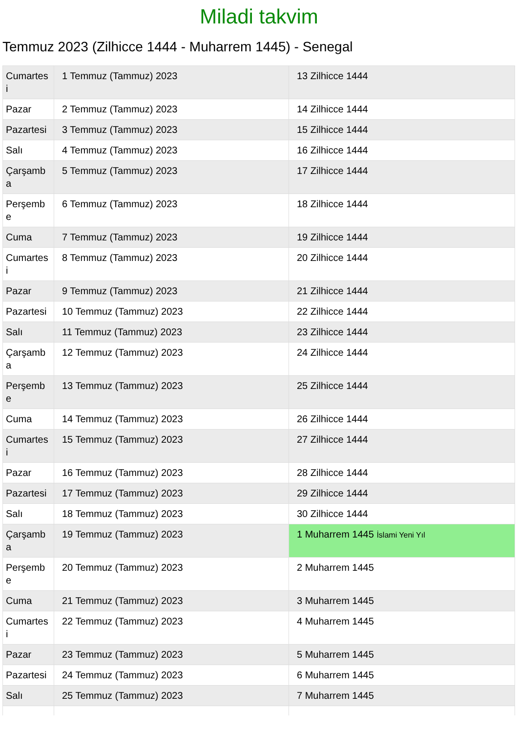Miladi takvim
Temmuz 2023 (Zilhicce 1444 - Muharrem 1445) - Senegal
| Cumartes i | 1 Temmuz (Tammuz) 2023 | 13 Zilhicce 1444 |
| Pazar | 2 Temmuz (Tammuz) 2023 | 14 Zilhicce 1444 |
| Pazartesi | 3 Temmuz (Tammuz) 2023 | 15 Zilhicce 1444 |
| Salı | 4 Temmuz (Tammuz) 2023 | 16 Zilhicce 1444 |
| Çarşamb a | 5 Temmuz (Tammuz) 2023 | 17 Zilhicce 1444 |
| Perşemb e | 6 Temmuz (Tammuz) 2023 | 18 Zilhicce 1444 |
| Cuma | 7 Temmuz (Tammuz) 2023 | 19 Zilhicce 1444 |
| Cumartes i | 8 Temmuz (Tammuz) 2023 | 20 Zilhicce 1444 |
| Pazar | 9 Temmuz (Tammuz) 2023 | 21 Zilhicce 1444 |
| Pazartesi | 10 Temmuz (Tammuz) 2023 | 22 Zilhicce 1444 |
| Salı | 11 Temmuz (Tammuz) 2023 | 23 Zilhicce 1444 |
| Çarşamb a | 12 Temmuz (Tammuz) 2023 | 24 Zilhicce 1444 |
| Perşemb e | 13 Temmuz (Tammuz) 2023 | 25 Zilhicce 1444 |
| Cuma | 14 Temmuz (Tammuz) 2023 | 26 Zilhicce 1444 |
| Cumartes i | 15 Temmuz (Tammuz) 2023 | 27 Zilhicce 1444 |
| Pazar | 16 Temmuz (Tammuz) 2023 | 28 Zilhicce 1444 |
| Pazartesi | 17 Temmuz (Tammuz) 2023 | 29 Zilhicce 1444 |
| Salı | 18 Temmuz (Tammuz) 2023 | 30 Zilhicce 1444 |
| Çarşamb a | 19 Temmuz (Tammuz) 2023 | 1 Muharrem 1445 İslami Yeni Yıl |
| Perşemb e | 20 Temmuz (Tammuz) 2023 | 2 Muharrem 1445 |
| Cuma | 21 Temmuz (Tammuz) 2023 | 3 Muharrem 1445 |
| Cumartes i | 22 Temmuz (Tammuz) 2023 | 4 Muharrem 1445 |
| Pazar | 23 Temmuz (Tammuz) 2023 | 5 Muharrem 1445 |
| Pazartesi | 24 Temmuz (Tammuz) 2023 | 6 Muharrem 1445 |
| Salı | 25 Temmuz (Tammuz) 2023 | 7 Muharrem 1445 |